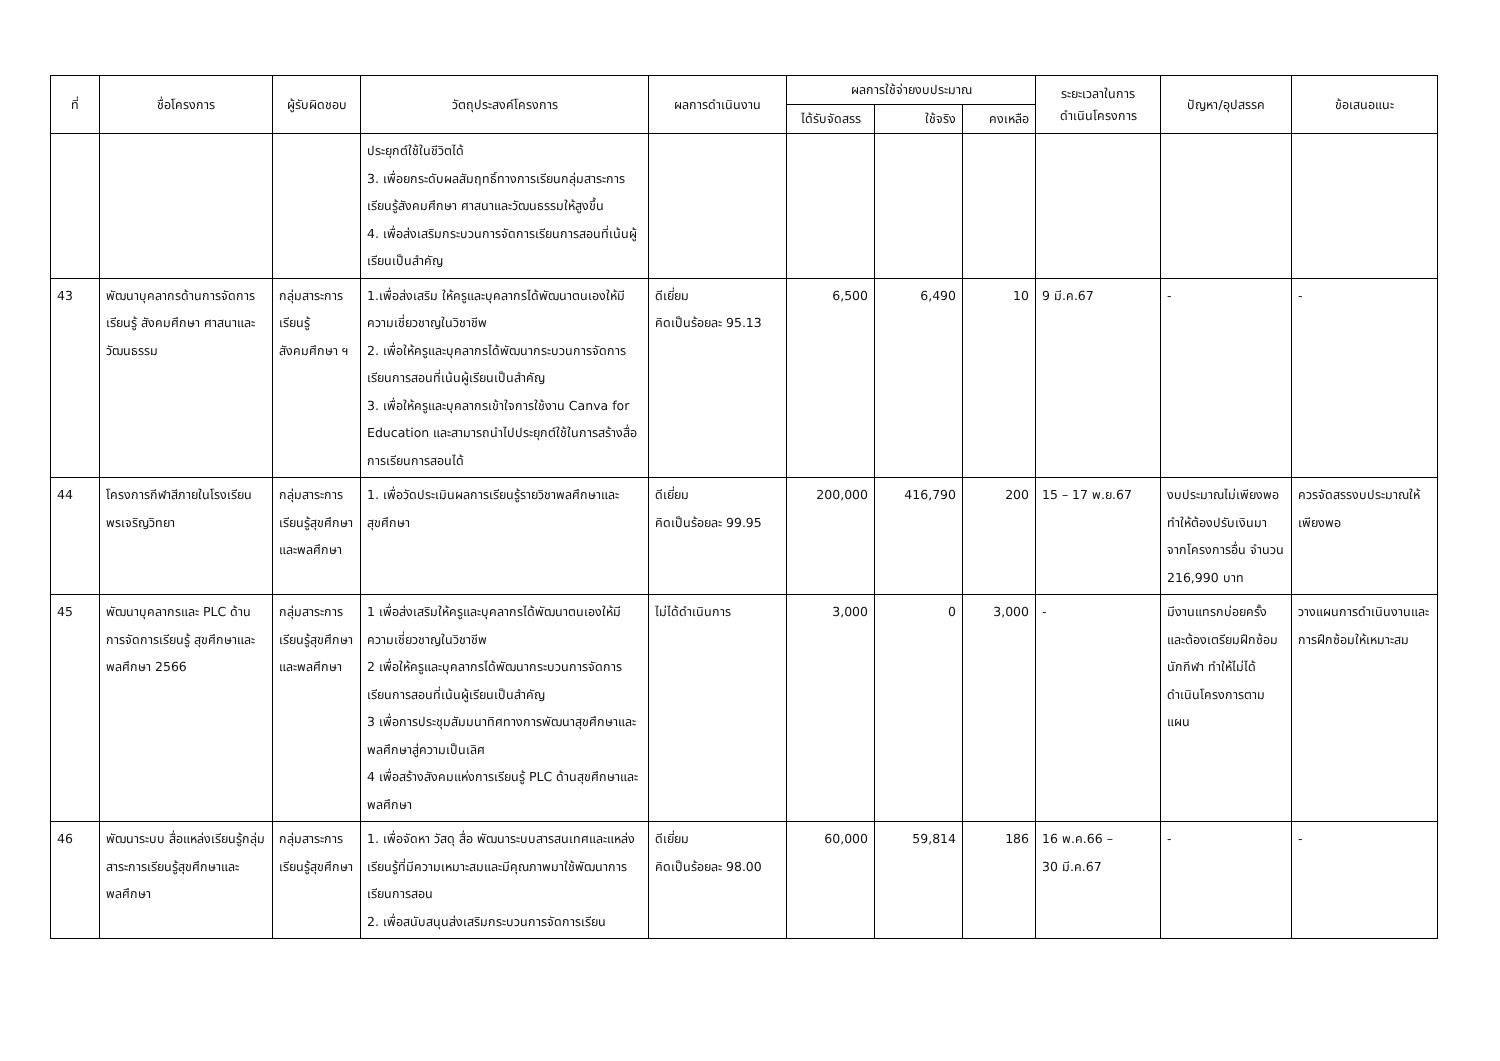| ที่ | ชื่อโครงการ | ผู้รับผิดชอบ | วัตถุประสงค์โครงการ | ผลการดำเนินงาน | ผลการใช้จ่ายงบประมาณ | | | ระยะเวลาในการ ดำเนินโครงการ | ปัญหา/อุปสรรค | ข้อเสนอแนะ |
| --- | --- | --- | --- | --- | --- | --- | --- | --- | --- | --- |
| | | | | | ได้รับจัดสรร | ใช้จริง | คงเหลือ | | | |
| | | | ประยุกต์ใช้ในชีวิตได้ 3. เพื่อยกระดับผลสัมฤทธิ์ทางการเรียนกลุ่มสาระการเรียนรู้สังคมศึกษา ศาสนาและวัฒนธรรมให้สูงขึ้น 4. เพื่อส่งเสริมกระบวนการจัดการเรียนการสอนที่เน้นผู้เรียนเป็นสำคัญ | | | | | | | |
| 43 | พัฒนาบุคลากรด้านการจัดการเรียนรู้ สังคมศึกษา ศาสนาและวัฒนธรรม | กลุ่มสาระการเรียนรู้สังคมศึกษา ฯ | 1.เพื่อส่งเสริม ให้ครูและบุคลากรได้พัฒนาตนเองให้มีความเชี่ยวชาญในวิชาชีพ 2. เพื่อให้ครูและบุคลากรได้พัฒนากระบวนการจัดการเรียนการสอนที่เน้นผู้เรียนเป็นสำคัญ 3. เพื่อให้ครูและบุคลากรเข้าใจการใช้งาน Canva for Education และสามารถนำไปประยุกต์ใช้ในการสร้างสื่อการเรียนการสอนได้ | ดีเยี่ยม คิดเป็นร้อยละ 95.13 | 6,500 | 6,490 | 10 | 9 มี.ค.67 | - | - |
| 44 | โครงการกีฬาสีภายในโรงเรียนพรเจริญวิทยา | กลุ่มสาระการเรียนรู้สุขศึกษาและพลศึกษา | 1. เพื่อวัดประเมินผลการเรียนรู้รายวิชาพลศึกษาและสุขศึกษา | ดีเยี่ยม คิดเป็นร้อยละ 99.95 | 200,000 | 416,790 | 200 | 15 – 17 พ.ย.67 | งบประมาณไม่เพียงพอ ทำให้ต้องปรับเงินมาจากโครงการอื่น จำนวน 216,990 บาท | ควรจัดสรรงบประมาณให้เพียงพอ |
| 45 | พัฒนาบุคลากรและ PLC ด้านการจัดการเรียนรู้ สุขศึกษาและพลศึกษา 2566 | กลุ่มสาระการเรียนรู้สุขศึกษาและพลศึกษา | 1 เพื่อส่งเสริมให้ครูและบุคลากรได้พัฒนาตนเองให้มีความเชี่ยวชาญในวิชาชีพ 2 เพื่อให้ครูและบุคลากรได้พัฒนากระบวนการจัดการเรียนการสอนที่เน้นผู้เรียนเป็นสำคัญ 3 เพื่อการประชุมสัมมนาทิศทางการพัฒนาสุขศึกษาและพลศึกษาสู่ความเป็นเลิศ 4 เพื่อสร้างสังคมแห่งการเรียนรู้ PLC ด้านสุขศึกษาและพลศึกษา | ไม่ได้ดำเนินการ | 3,000 | 0 | 3,000 | - | มีงานแทรกบ่อยครั้ง และต้องเตรียมฝึกซ้อมนักกีฬา ทำให้ไม่ได้ดำเนินโครงการตามแผน | วางแผนการดำเนินงานและการฝึกซ้อมให้เหมาะสม |
| 46 | พัฒนาระบบ สื่อแหล่งเรียนรู้กลุ่มสาระการเรียนรู้สุขศึกษาและพลศึกษา | กลุ่มสาระการเรียนรู้สุขศึกษา | 1. เพื่อจัดหา วัสดุ สื่อ พัฒนาระบบสารสนเทศและแหล่งเรียนรู้ที่มีความเหมาะสมและมีคุณภาพมาใช้พัฒนาการเรียนการสอน 2. เพื่อสนับสนุนส่งเสริมกระบวนการจัดการเรียน | ดีเยี่ยม คิดเป็นร้อยละ 98.00 | 60,000 | 59,814 | 186 | 16 พ.ค.66 – 30 มี.ค.67 | - | - |